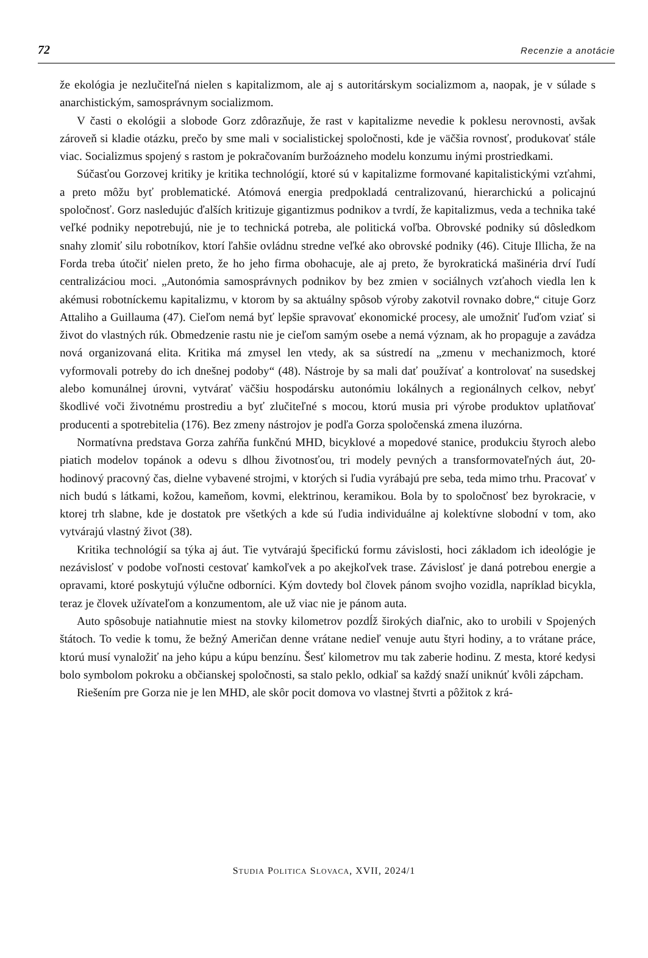72 Recenzie a anotácie
že ekológia je nezlučiteľná nielen s kapitalizmom, ale aj s autoritárskym socializmom a, naopak, je v súlade s anarchistickým, samosprávnym socializmom.
V časti o ekológii a slobode Gorz zdôrazňuje, že rast v kapitalizme nevedie k poklesu nerovnosti, avšak zároveň si kladie otázku, prečo by sme mali v socialistickej spoločnosti, kde je väčšia rovnosť, produkovať stále viac. Socializmus spojený s rastom je pokračovaním buržoázneho modelu konzumu inými prostriedkami.
Súčasťou Gorzovej kritiky je kritika technológií, ktoré sú v kapitalizme formované kapitalistickými vzťahmi, a preto môžu byť problematické. Atómová energia predpokladá centralizovanú, hierarchickú a policajnú spoločnosť. Gorz nasledujúc ďalších kritizuje gigantizmus podnikov a tvrdí, že kapitalizmus, veda a technika také veľké podniky nepotrebujú, nie je to technická potreba, ale politická voľba. Obrovské podniky sú dôsledkom snahy zlomiť silu robotníkov, ktorí ľahšie ovládnu stredne veľké ako obrovské podniky (46). Cituje Illicha, že na Forda treba útočiť nielen preto, že ho jeho firma obohacuje, ale aj preto, že byrokratická mašinéria drví ľudí centralizáciou moci. „Autonómia samosprávnych podnikov by bez zmien v sociálnych vzťahoch viedla len k akémusi robotníckemu kapitalizmu, v ktorom by sa aktuálny spôsob výroby zakotvil rovnako dobre,“ cituje Gorz Attaliho a Guillauma (47). Cieľom nemá byť lepšie spravovať ekonomické procesy, ale umožniť ľuďom vziať si život do vlastných rúk. Obmedzenie rastu nie je cieľom samým osebe a nemá význam, ak ho propaguje a zavádza nová organizovaná elita. Kritika má zmysel len vtedy, ak sa sústredí na „zmenu v mechanizmoch, ktoré vyformovali potreby do ich dnešnej podoby“ (48). Nástroje by sa mali dať používať a kontrolovať na susedskej alebo komunálnej úrovni, vytvárať väčšiu hospodársku autonómiu lokálnych a regionálnych celkov, nebyť škodlivé voči životnému prostrediu a byť zlučiteľné s mocou, ktorú musia pri výrobe produktov uplatňovať producenti a spotrebitelia (176). Bez zmeny nástrojov je podľa Gorza spoločenská zmena iluzórna.
Normatívna predstava Gorza zahŕňa funkčnú MHD, bicyklové a mopedové stanice, produkciu štyroch alebo piatich modelov topánok a odevu s dlhou životnosťou, tri modely pevných a transformovateľných áut, 20-hodinový pracovný čas, dielne vybavené strojmi, v ktorých si ľudia vyrábajú pre seba, teda mimo trhu. Pracovať v nich budú s látkami, kožou, kameňom, kovmi, elektrinou, keramikou. Bola by to spoločnosť bez byrokracie, v ktorej trh slabne, kde je dostatok pre všetkých a kde sú ľudia individuálne aj kolektívne slobodní v tom, ako vytvárajú vlastný život (38).
Kritika technológií sa týka aj áut. Tie vytvárajú špecifickú formu závislosti, hoci základom ich ideológie je nezávislosť v podobe voľnosti cestovať kamkoľvek a po akejkoľvek trase. Závislosť je daná potrebou energie a opravami, ktoré poskytujú výlučne odborníci. Kým dovtedy bol človek pánom svojho vozidla, napríklad bicykla, teraz je človek užívateľom a konzumentom, ale už viac nie je pánom auta.
Auto spôsobuje natiahnutie miest na stovky kilometrov pozdĺž širokých diaľnic, ako to urobili v Spojených štátoch. To vedie k tomu, že bežný Američan denne vrátane nedieľ venuje autu štyri hodiny, a to vrátane práce, ktorú musí vynaložiť na jeho kúpu a kúpu benzínu. Šesť kilometrov mu tak zaberie hodinu. Z mesta, ktoré kedysi bolo symbolom pokroku a občianskej spoločnosti, sa stalo peklo, odkiaľ sa každý snaží uniknúť kvôli zápcham.
Riešením pre Gorza nie je len MHD, ale skôr pocit domova vo vlastnej štvrti a pôžitok z krá-
STUDIA POLITICA SLOVACA, XVII, 2024/1